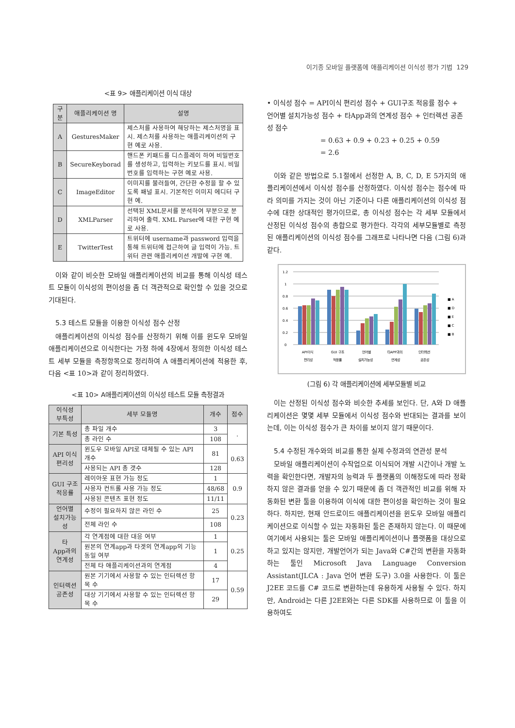이기종 모바일 플랫폼에 애플리케이션 이식성 평가 기법 129
<표 9> 애플리케이션 이식 대상
| 구분 | 애플리케이션 명 | 설명 |
| --- | --- | --- |
| A | GesturesMaker | 제스처를 사용하여 해당하는 제스처명을 표시. 제스처를 사용하는 애플리케이션의 구현 예로 사용. |
| B | SecureKeyborad | 핸드폰 키패드를 디스플레이 하여 비밀번호를 생성하고, 입력하는 키보드를 표시. 비밀번호를 입력하는 구현 예로 사용. |
| C | ImageEditor | 이미지를 불러들여, 간단한 수정을 할 수 있도록 패널 표시. 기본적인 이미지 에디터 구현 예. |
| D | XMLParser | 선택된 XML문서를 분석하여 부분으로 분리하여 출력. XML Parser에 대한 구현 예로 사용. |
| E | TwitterTest | 트위터에 username과 password 입력을 통해 트위터에 접근하여 글 입력이 가능. 트위터 관련 애플리케이션 개발에 구현 예. |
이와 같이 비슷한 모바일 애플리케이션의 비교를 통해 이식성 테스트 모듈이 이식성의 편이성을 좀 더 객관적으로 확인할 수 있을 것으로 기대된다.
5.3 테스트 모듈을 이용한 이식성 점수 산정
애플리케이션의 이식성 점수를 산정하기 위해 이를 윈도우 모바일 애플리케이션으로 이식한다는 가정 하에 4장에서 정의한 이식성 테스트 세부 모듈을 측정항목으로 정리하여 A 애플리케이션에 적용한 후, 다음 <표 10>과 같이 정리하였다.
<표 10> A애플리케이션의 이식성 테스트 모듈 측정결과
| 이식성 부특성 | 세부 모듈명 | 개수 | 점수 |
| --- | --- | --- | --- |
| 기본 특성 | 총 파일 개수 | 3 | . |
| | 총 라인 수 | 108 | |
| API 이식 편리성 | 윈도우 모바일 API로 대체될 수 있는 API 개수 | 81 | 0.63 |
| | 사용되는 API 총 갯수 | 128 | |
| GUI 구조 적응률 | 레이아웃 표현 가능 정도 | 1 | 0.9 |
| | 사용자 컨트롤 사용 가능 정도 | 48/68 | |
| | 사용된 콘텐츠 표현 정도 | 11/11 | |
| 언어별 설치가능성 | 수정이 필요하지 않은 라인 수 | 25 | 0.23 |
| | 전체 라인 수 | 108 | |
| 타 App과의 연계성 | 각 연계점에 대한 대응 여부 | 1 | 0.25 |
| | 원본의 연계app과 타겟의 연계app의 기능 동일 여부 | 1 | |
| | 전체 타 애플리케이션과의 연계점 | 4 | |
| 인터렉션 공존성 | 원본 기기에서 사용할 수 있는 인터렉션 항목 수 | 17 | 0.59 |
| | 대상 기기에서 사용할 수 있는 인터렉션 항목 수 | 29 | |
• 이식성 점수 = API이식 편리성 점수 + GUI구조 적응률 점수 + 언어별 설치가능성 점수 + 타App과의 연계성 점수 + 인터렉션 공존성 점수
= 0.63 + 0.9 + 0.23 + 0.25 + 0.59
= 2.6
이와 같은 방법으로 5.1절에서 선정한 A, B, C, D, E 5가지의 애플리케이션에서 이식성 점수를 산정하였다. 이식성 점수는 점수에 따라 의미를 가지는 것이 아닌 기준이나 다른 애플리케이션의 이식성 점수에 대한 상대적인 평가이므로, 총 이식성 점수는 각 세부 모듈에서 산정된 이식성 점수의 총합으로 평가한다. 각각의 세부모듈별로 측정된 애플리케이션의 이식성 점수를 그래프로 나타나면 다음 (그림 6)과 같다.
1.2
1
0.8
0.6
0.4
0.2
0
API이식
GUI 구조
언어별
타APP과의
인터렉션
편리성
적응률
설치가능성
연계성
공존성
■ A
■ D
■ E
■ C
■ B
(그림 6) 각 애플리케이션에 세부모듈별 비교
이는 산정된 이식성 점수와 비슷한 추세를 보인다. 단, A와 D 애플리케이션은 몇몇 세부 모듈에서 이식성 점수와 반대되는 결과를 보이는데, 이는 이식성 점수가 큰 차이를 보이지 않기 때문이다.
5.4 수정된 개수와의 비교를 통한 실제 수정과의 연관성 분석
모바일 애플리케이션이 수작업으로 이식되어 개발 시간이나 개발 노력을 확인한다면, 개발자의 능력과 두 플랫폼의 이해정도에 따라 정확하지 않은 결과를 얻을 수 있기 때문에 좀 더 객관적인 비교를 위해 자동화된 변환 툴을 이용하여 이식에 대한 편이성을 확인하는 것이 필요하다. 하지만, 현재 안드로이드 애플리케이션을 윈도우 모바일 애플리케이션으로 이식할 수 있는 자동화된 툴은 존재하지 않는다. 이 때문에 여기에서 사용되는 툴은 모바일 애플리케이션이나 플랫폼을 대상으로 하고 있지는 않지만, 개발언어가 되는 Java와 C#간의 변환을 자동화하는 툴인 Microsoft Java Language Conversion Assistant(JLCA : Java 언어 변환 도구) 3.0을 사용한다. 이 툴은 J2EE 코드를 C# 코드로 변환하는데 유용하게 사용될 수 있다. 하지만, Android는 다른 J2EE와는 다른 SDK를 사용하므로 이 툴을 이용하여도